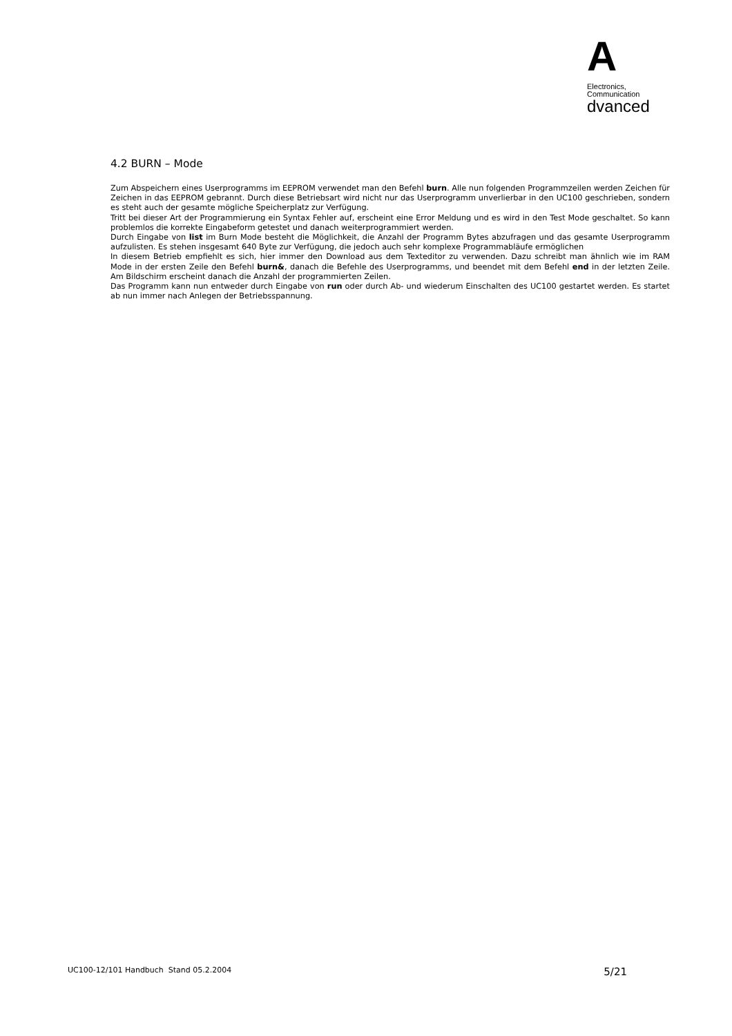A
Electronics,
Communication
dvanced
4.2 BURN – Mode
Zum Abspeichern eines Userprogramms im EEPROM verwendet man den Befehl burn. Alle nun folgenden Programmzeilen werden Zeichen für Zeichen in das EEPROM gebrannt. Durch diese Betriebsart wird nicht nur das Userprogramm unverlierbar in den UC100 geschrieben, sondern es steht auch der gesamte mögliche Speicherplatz zur Verfügung.
Tritt bei dieser Art der Programmierung ein Syntax Fehler auf, erscheint eine Error Meldung und es wird in den Test Mode geschaltet. So kann problemlos die korrekte Eingabeform getestet und danach weiterprogrammiert werden.
Durch Eingabe von list im Burn Mode besteht die Möglichkeit, die Anzahl der Programm Bytes abzufragen und das gesamte Userprogramm aufzulisten. Es stehen insgesamt 640 Byte zur Verfügung, die jedoch auch sehr komplexe Programmabläufe ermöglichen
In diesem Betrieb empfiehlt es sich, hier immer den Download aus dem Texteditor zu verwenden. Dazu schreibt man ähnlich wie im RAM Mode in der ersten Zeile den Befehl burn&, danach die Befehle des Userprogramms, und beendet mit dem Befehl end in der letzten Zeile. Am Bildschirm erscheint danach die Anzahl der programmierten Zeilen.
Das Programm kann nun entweder durch Eingabe von run oder durch Ab- und wiederum Einschalten des UC100 gestartet werden. Es startet ab nun immer nach Anlegen der Betriebsspannung.
UC100-12/101 Handbuch Stand 05.2.2004 5/21